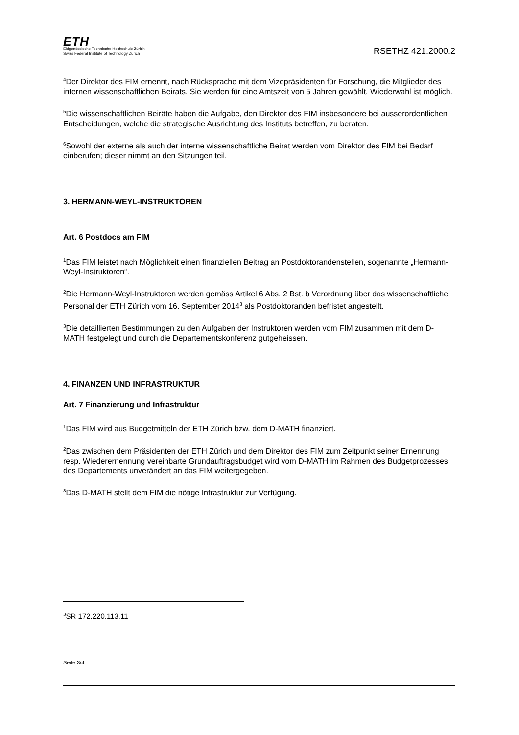ETH
Eidgenössische Technische Hochschule Zürich
Swiss Federal Institute of Technology Zurich
RSETHZ 421.2000.2
<sup>4</sup> Der Direktor des FIM ernennt, nach Rücksprache mit dem Vizepräsidenten für Forschung, die Mitglieder des internen wissenschaftlichen Beirats. Sie werden für eine Amtszeit von 5 Jahren gewählt. Wiederwahl ist möglich.
<sup>5</sup> Die wissenschaftlichen Beiräte haben die Aufgabe, den Direktor des FIM insbesondere bei ausserordentlichen Entscheidungen, welche die strategische Ausrichtung des Instituts betreffen, zu beraten.
<sup>6</sup> Sowohl der externe als auch der interne wissenschaftliche Beirat werden vom Direktor des FIM bei Bedarf einberufen; dieser nimmt an den Sitzungen teil.
3. HERMANN-WEYL-INSTRUKTOREN
Art. 6 Postdocs am FIM
<sup>1</sup> Das FIM leistet nach Möglichkeit einen finanziellen Beitrag an Postdoktorandenstellen, sogenannte „Hermann-Weyl-Instruktoren“.
<sup>2</sup> Die Hermann-Weyl-Instruktoren werden gemäss Artikel 6 Abs. 2 Bst. b Verordnung über das wissenschaftliche Personal der ETH Zürich vom 16. September 2014<sup>3</sup> als Postdoktoranden befristet angestellt.
<sup>3</sup> Die detaillierten Bestimmungen zu den Aufgaben der Instruktoren werden vom FIM zusammen mit dem D-MATH festgelegt und durch die Departementskonferenz gutgeheissen.
4. FINANZEN UND INFRASTRUKTUR
Art. 7 Finanzierung und Infrastruktur
<sup>1</sup> Das FIM wird aus Budgetmitteln der ETH Zürich bzw. dem D-MATH finanziert.
<sup>2</sup> Das zwischen dem Präsidenten der ETH Zürich und dem Direktor des FIM zum Zeitpunkt seiner Ernennung resp. Wiederernennung vereinbarte Grundauftragsbudget wird vom D-MATH im Rahmen des Budgetprozesses des Departements unverändert an das FIM weitergegeben.
<sup>3</sup> Das D-MATH stellt dem FIM die nötige Infrastruktur zur Verfügung.
<sup>3</sup> SR 172.220.113.11
Seite 3/4